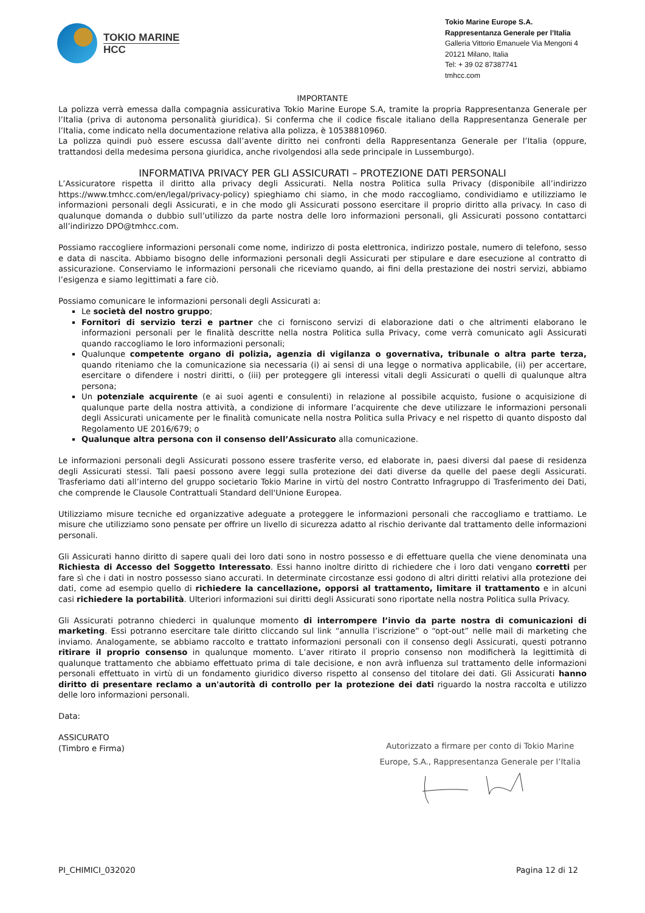TOKIO MARINE
HCC
Tokio Marine Europe S.A.
Rappresentanza Generale per l’Italia
Galleria Vittorio Emanuele Via Mengoni 4
20121 Milano, Italia
Tel: + 39 02 87387741
tmhcc.com
IMPORTANTE
La polizza verrà emessa dalla compagnia assicurativa Tokio Marine Europe S.A, tramite la propria Rappresentanza Generale per l’Italia (priva di autonoma personalità giuridica). Si conferma che il codice fiscale italiano della Rappresentanza Generale per l’Italia, come indicato nella documentazione relativa alla polizza, è 10538810960.
La polizza quindi può essere escussa dall’avente diritto nei confronti della Rappresentanza Generale per l’Italia (oppure, trattandosi della medesima persona giuridica, anche rivolgendosi alla sede principale in Lussemburgo).
INFORMATIVA PRIVACY PER GLI ASSICURATI – PROTEZIONE DATI PERSONALI
L’Assicuratore rispetta il diritto alla privacy degli Assicurati. Nella nostra Politica sulla Privacy (disponibile all’indirizzo https://www.tmhcc.com/en/legal/privacy-policy) spieghiamo chi siamo, in che modo raccogliamo, condividiamo e utilizziamo le informazioni personali degli Assicurati, e in che modo gli Assicurati possono esercitare il proprio diritto alla privacy. In caso di qualunque domanda o dubbio sull’utilizzo da parte nostra delle loro informazioni personali, gli Assicurati possono contattarci all’indirizzo DPO@tmhcc.com.
Possiamo raccogliere informazioni personali come nome, indirizzo di posta elettronica, indirizzo postale, numero di telefono, sesso e data di nascita. Abbiamo bisogno delle informazioni personali degli Assicurati per stipulare e dare esecuzione al contratto di assicurazione. Conserviamo le informazioni personali che riceviamo quando, ai fini della prestazione dei nostri servizi, abbiamo l’esigenza e siamo legittimati a fare ciò.
Possiamo comunicare le informazioni personali degli Assicurati a:
Le società del nostro gruppo;
Fornitori di servizio terzi e partner che ci forniscono servizi di elaborazione dati o che altrimenti elaborano le informazioni personali per le finalità descritte nella nostra Politica sulla Privacy, come verrà comunicato agli Assicurati quando raccogliamo le loro informazioni personali;
Qualunque competente organo di polizia, agenzia di vigilanza o governativa, tribunale o altra parte terza, quando riteniamo che la comunicazione sia necessaria (i) ai sensi di una legge o normativa applicabile, (ii) per accertare, esercitare o difendere i nostri diritti, o (iii) per proteggere gli interessi vitali degli Assicurati o quelli di qualunque altra persona;
Un potenziale acquirente (e ai suoi agenti e consulenti) in relazione al possibile acquisto, fusione o acquisizione di qualunque parte della nostra attività, a condizione di informare l’acquirente che deve utilizzare le informazioni personali degli Assicurati unicamente per le finalità comunicate nella nostra Politica sulla Privacy e nel rispetto di quanto disposto dal Regolamento UE 2016/679; o
Qualunque altra persona con il consenso dell’Assicurato alla comunicazione.
Le informazioni personali degli Assicurati possono essere trasferite verso, ed elaborate in, paesi diversi dal paese di residenza degli Assicurati stessi. Tali paesi possono avere leggi sulla protezione dei dati diverse da quelle del paese degli Assicurati. Trasferiamo dati all’interno del gruppo societario Tokio Marine in virtù del nostro Contratto Infragruppo di Trasferimento dei Dati, che comprende le Clausole Contrattuali Standard dell'Unione Europea.
Utilizziamo misure tecniche ed organizzative adeguate a proteggere le informazioni personali che raccogliamo e trattiamo. Le misure che utilizziamo sono pensate per offrire un livello di sicurezza adatto al rischio derivante dal trattamento delle informazioni personali.
Gli Assicurati hanno diritto di sapere quali dei loro dati sono in nostro possesso e di effettuare quella che viene denominata una Richiesta di Accesso del Soggetto Interessato. Essi hanno inoltre diritto di richiedere che i loro dati vengano corretti per fare sì che i dati in nostro possesso siano accurati. In determinate circostanze essi godono di altri diritti relativi alla protezione dei dati, come ad esempio quello di richiedere la cancellazione, opporsi al trattamento, limitare il trattamento e in alcuni casi richiedere la portabilità. Ulteriori informazioni sui diritti degli Assicurati sono riportate nella nostra Politica sulla Privacy.
Gli Assicurati potranno chiederci in qualunque momento di interrompere l’invio da parte nostra di comunicazioni di marketing. Essi potranno esercitare tale diritto cliccando sul link “annulla l’iscrizione” o “opt-out” nelle mail di marketing che inviamo. Analogamente, se abbiamo raccolto e trattato informazioni personali con il consenso degli Assicurati, questi potranno ritirare il proprio consenso in qualunque momento. L’aver ritirato il proprio consenso non modificherà la legittimità di qualunque trattamento che abbiamo effettuato prima di tale decisione, e non avrà influenza sul trattamento delle informazioni personali effettuato in virtù di un fondamento giuridico diverso rispetto al consenso del titolare dei dati. Gli Assicurati hanno diritto di presentare reclamo a un'autorità di controllo per la protezione dei dati riguardo la nostra raccolta e utilizzo delle loro informazioni personali.
Data:
ASSICURATO
(Timbro e Firma)
Autorizzato a firmare per conto di Tokio Marine
Europe, S.A., Rappresentanza Generale per l’Italia
PI_CHIMICI_032020 Pagina 12 di 12